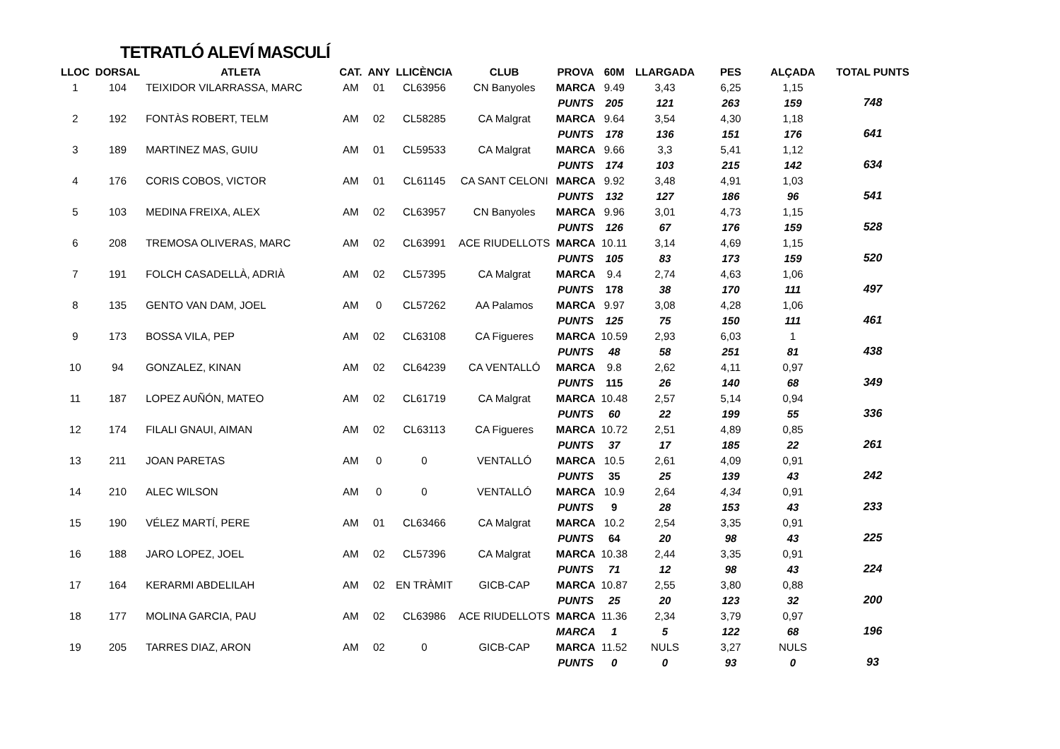TETRATLÓ ALEVÍ MASCULÍ
| LLOC | DORSAL | ATLETA | CAT. | ANY | LLICÈNCIA | CLUB | PROVA | 60M | LLARGADA | PES | ALÇADA | TOTAL PUNTS |
| --- | --- | --- | --- | --- | --- | --- | --- | --- | --- | --- | --- | --- |
| 1 | 104 | TEIXIDOR VILARRASSA, MARC | AM | 01 | CL63956 | CN Banyoles | MARCA | 9.49 | 3,43 | 6,25 | 1,15 | |
| | | | | | | | PUNTS | 205 | 121 | 263 | 159 | 748 |
| 2 | 192 | FONTÀS ROBERT, TELM | AM | 02 | CL58285 | CA Malgrat | MARCA | 9.64 | 3,54 | 4,30 | 1,18 | |
| | | | | | | | PUNTS | 178 | 136 | 151 | 176 | 641 |
| 3 | 189 | MARTINEZ MAS, GUIU | AM | 01 | CL59533 | CA Malgrat | MARCA | 9.66 | 3,3 | 5,41 | 1,12 | |
| | | | | | | | PUNTS | 174 | 103 | 215 | 142 | 634 |
| 4 | 176 | CORIS COBOS, VICTOR | AM | 01 | CL61145 | CA SANT CELONI | MARCA | 9.92 | 3,48 | 4,91 | 1,03 | |
| | | | | | | | PUNTS | 132 | 127 | 186 | 96 | 541 |
| 5 | 103 | MEDINA FREIXA, ALEX | AM | 02 | CL63957 | CN Banyoles | MARCA | 9.96 | 3,01 | 4,73 | 1,15 | |
| | | | | | | | PUNTS | 126 | 67 | 176 | 159 | 528 |
| 6 | 208 | TREMOSA OLIVERAS, MARC | AM | 02 | CL63991 | ACE RIUDELLOTS | MARCA | 10.11 | 3,14 | 4,69 | 1,15 | |
| | | | | | | | PUNTS | 105 | 83 | 173 | 159 | 520 |
| 7 | 191 | FOLCH CASADELLÀ, ADRIÀ | AM | 02 | CL57395 | CA Malgrat | MARCA | 9.4 | 2,74 | 4,63 | 1,06 | |
| | | | | | | | PUNTS | 178 | 38 | 170 | 111 | 497 |
| 8 | 135 | GENTO VAN DAM, JOEL | AM | 0 | CL57262 | AA Palamos | MARCA | 9.97 | 3,08 | 4,28 | 1,06 | |
| | | | | | | | PUNTS | 125 | 75 | 150 | 111 | 461 |
| 9 | 173 | BOSSA VILA, PEP | AM | 02 | CL63108 | CA Figueres | MARCA | 10.59 | 2,93 | 6,03 | 1 | |
| | | | | | | | PUNTS | 48 | 58 | 251 | 81 | 438 |
| 10 | 94 | GONZALEZ, KINAN | AM | 02 | CL64239 | CA VENTALLÓ | MARCA | 9.8 | 2,62 | 4,11 | 0,97 | |
| | | | | | | | PUNTS | 115 | 26 | 140 | 68 | 349 |
| 11 | 187 | LOPEZ AUÑÓN, MATEO | AM | 02 | CL61719 | CA Malgrat | MARCA | 10.48 | 2,57 | 5,14 | 0,94 | |
| | | | | | | | PUNTS | 60 | 22 | 199 | 55 | 336 |
| 12 | 174 | FILALI GNAUI, AIMAN | AM | 02 | CL63113 | CA Figueres | MARCA | 10.72 | 2,51 | 4,89 | 0,85 | |
| | | | | | | | PUNTS | 37 | 17 | 185 | 22 | 261 |
| 13 | 211 | JOAN PARETAS | AM | 0 | 0 | VENTALLÓ | MARCA | 10.5 | 2,61 | 4,09 | 0,91 | |
| | | | | | | | PUNTS | 35 | 25 | 139 | 43 | 242 |
| 14 | 210 | ALEC WILSON | AM | 0 | 0 | VENTALLÓ | MARCA | 10.9 | 2,64 | 4,34 | 0,91 | |
| | | | | | | | PUNTS | 9 | 28 | 153 | 43 | 233 |
| 15 | 190 | VÉLEZ MARTÍ, PERE | AM | 01 | CL63466 | CA Malgrat | MARCA | 10.2 | 2,54 | 3,35 | 0,91 | |
| | | | | | | | PUNTS | 64 | 20 | 98 | 43 | 225 |
| 16 | 188 | JARO LOPEZ, JOEL | AM | 02 | CL57396 | CA Malgrat | MARCA | 10.38 | 2,44 | 3,35 | 0,91 | |
| | | | | | | | PUNTS | 71 | 12 | 98 | 43 | 224 |
| 17 | 164 | KERARMI ABDELILAH | AM | 02 | EN TRÀMIT | GICB-CAP | MARCA | 10.87 | 2,55 | 3,80 | 0,88 | |
| | | | | | | | PUNTS | 25 | 20 | 123 | 32 | 200 |
| 18 | 177 | MOLINA GARCIA, PAU | AM | 02 | CL63986 | ACE RIUDELLOTS | MARCA | 11.36 | 2,34 | 3,79 | 0,97 | |
| | | | | | | | MARCA | 1 | 5 | 122 | 68 | 196 |
| 19 | 205 | TARRES DIAZ, ARON | AM | 02 | 0 | GICB-CAP | MARCA | 11.52 | NULS | 3,27 | NULS | |
| | | | | | | | PUNTS | 0 | 0 | 93 | 0 | 93 |